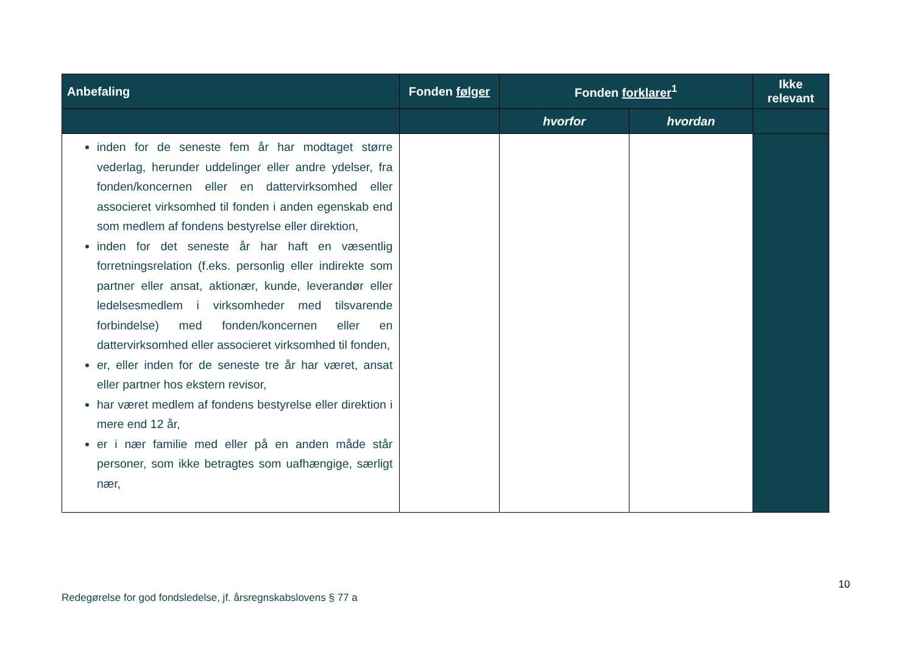| Anbefaling | Fonden følger | Fonden forklarer<sup>1</sup> | | Ikke relevant |
| --- | --- | --- | --- | --- |
| | | hvorfor | hvordan | |
| inden for de seneste fem år har modtaget større vederlag, herunder uddelinger eller andre ydelser, fra fonden/koncernen eller en dattervirksomhed eller associeret virksomhed til fonden i anden egenskab end som medlem af fondens bestyrelse eller direktion, inden for det seneste år har haft en væsentlig forretningsrelation (f.eks. personlig eller indirekte som partner eller ansat, aktionær, kunde, leverandør eller ledelsesmedlem i virksomheder med tilsvarende forbindelse) med fonden/koncernen eller en dattervirksomhed eller associeret virksomhed til fonden, er, eller inden for de seneste tre år har været, ansat eller partner hos ekstern revisor, har været medlem af fondens bestyrelse eller direktion i mere end 12 år, er i nær familie med eller på en anden måde står personer, som ikke betragtes som uafhængige, særligt nær, | | | | |
10
Redegørelse for god fondsledelse, jf. årsregnskabslovens § 77 a